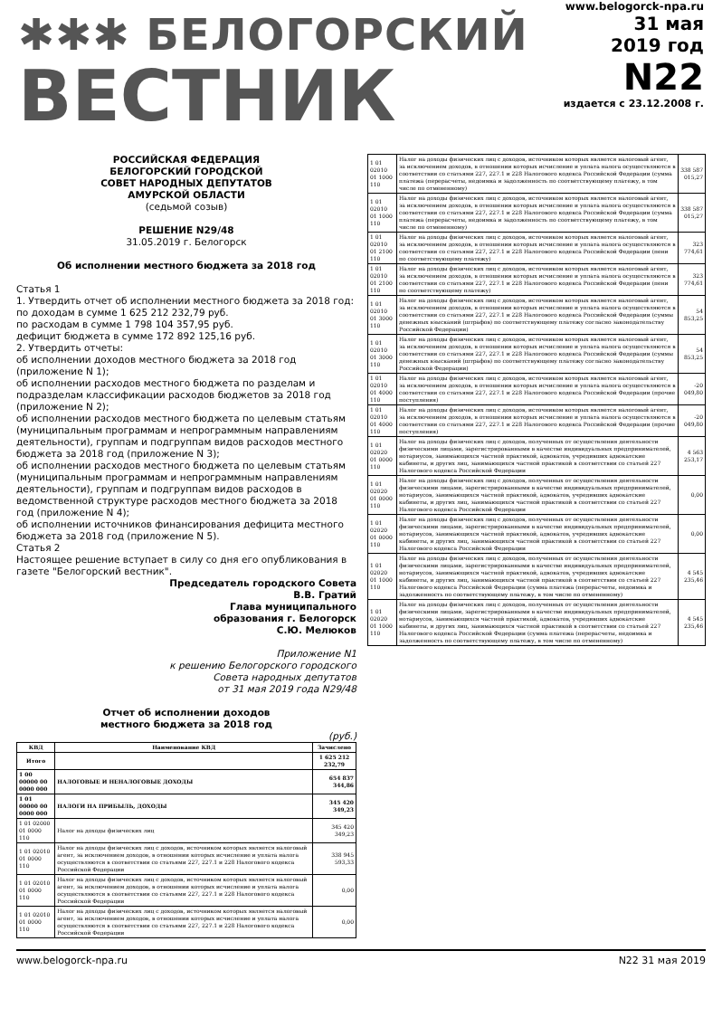✱✱✱ БЕЛОГОРСКИЙ
ВЕСТНИК
www.belogorck-npa.ru
31 мая
2019 год
N22
издается с 23.12.2008 г.
РОССИЙСКАЯ ФЕДЕРАЦИЯ
БЕЛОГОРСКИЙ ГОРОДСКОЙ
СОВЕТ НАРОДНЫХ ДЕПУТАТОВ
АМУРСКОЙ ОБЛАСТИ
(седьмой созыв)
РЕШЕНИЕ N29/48
31.05.2019 г. Белогорск
Об исполнении местного бюджета за 2018 год
Статья 1
1. Утвердить отчет об исполнении местного бюджета за 2018 год:
по доходам в сумме 1 625 212 232,79 руб.
по расходам в сумме 1 798 104 357,95 руб.
дефицит бюджета в сумме 172 892 125,16 руб.
2. Утвердить отчеты:
об исполнении доходов местного бюджета за 2018 год (приложение N 1);
об исполнении расходов местного бюджета по разделам и подразделам классификации расходов бюджетов за 2018 год (приложение N 2);
об исполнении расходов местного бюджета по целевым статьям (муниципальным программам и непрограммным направлениям деятельности), группам и подгруппам видов расходов местного бюджета за 2018 год (приложение N 3);
об исполнении расходов местного бюджета по целевым статьям (муниципальным программам и непрограммным направлениям деятельности), группам и подгруппам видов расходов в ведомственной структуре расходов местного бюджета за 2018 год (приложение N 4);
об исполнении источников финансирования дефицита местного бюджета за 2018 год (приложение N 5).
Статья 2
Настоящее решение вступает в силу со дня его опубликования в газете "Белогорский вестник".
Председатель городского Совета
В.В. Гратий
Глава муниципального
образования г. Белогорск
С.Ю. Мелюков
Приложение N1
к решению Белогорского городского
Совета народных депутатов
от 31 мая 2019 года N29/48
Отчет об исполнении доходов
местного бюджета за 2018 год
(руб.)
| КВД | Наименование КВД | Зачислено |
| --- | --- | --- |
| Итого | | 1 625 212 232,79 |
| 1 00 00000 00 0000 000 | НАЛОГОВЫЕ И НЕНАЛОГОВЫЕ ДОХОДЫ | 654 837 344,86 |
| 1 01 00000 00 0000 000 | НАЛОГИ НА ПРИБЫЛЬ, ДОХОДЫ | 345 420 349,23 |
| 1 01 02000 01 0000 110 | Налог на доходы физических лиц | 345 420 349,23 |
| 1 01 02010 01 0000 110 | Налог на доходы физических лиц с доходов, источником которых является налоговый агент, за исключением доходов, в отношении которых исчисление и уплата налога осуществляются в соответствии со статьями 227, 227.1 и 228 Налогового кодекса Российской Федерации | 338 945 593,33 |
| 1 01 02010 01 0000 110 | Налог на доходы физических лиц с доходов, источником которых является налоговый агент, за исключением доходов, в отношении которых исчисление и уплата налога осуществляются в соответствии со статьями 227, 227.1 и 228 Налогового кодекса Российской Федерации | 0,00 |
| 1 01 02010 01 0000 110 | Налог на доходы физических лиц с доходов, источником которых является налоговый агент, за исключением доходов, в отношении которых исчисление и уплата налога осуществляются в соответствии со статьями 227, 227.1 и 228 Налогового кодекса Российской Федерации | 0,00 |
| 1 01 02010 01 1000 110 | Налог на доходы физических лиц с доходов, источником которых является налоговый агент, за исключением доходов, в отношении которых исчисление и уплата налога осуществляются в соответствии со статьями 227, 227.1 и 228 Налогового кодекса Российской Федерации (сумма платежа (перерасчеты, недоимка и задолженность по соответствующему платежу, в том числе по отмененному) | 338 587 015,27 |
| 1 01 02010 01 1000 110 | Налог на доходы физических лиц с доходов, источником которых является налоговый агент, за исключением доходов, в отношении которых исчисление и уплата налога осуществляются в соответствии со статьями 227, 227.1 и 228 Налогового кодекса Российской Федерации (сумма платежа (перерасчеты, недоимка и задолженность по соответствующему платежу, в том числе по отмененному) | 338 587 015,27 |
| 1 01 02010 01 2100 110 | Налог на доходы физических лиц с доходов, источником которых является налоговый агент, за исключением доходов, в отношении которых исчисление и уплата налога осуществляются в соответствии со статьями 227, 227.1 и 228 Налогового кодекса Российской Федерации (пени по соответствующему платежу) | 323 774,61 |
| 1 01 02010 01 2100 110 | Налог на доходы физических лиц с доходов, источником которых является налоговый агент, за исключением доходов, в отношении которых исчисление и уплата налога осуществляются в соответствии со статьями 227, 227.1 и 228 Налогового кодекса Российской Федерации (пени по соответствующему платежу) | 323 774,61 |
| 1 01 02010 01 3000 110 | Налог на доходы физических лиц с доходов, источником которых является налоговый агент, за исключением доходов, в отношении которых исчисление и уплата налога осуществляются в соответствии со статьями 227, 227.1 и 228 Налогового кодекса Российской Федерации (суммы денежных взысканий (штрафов) по соответствующему платежу согласно законодательству Российской Федерации) | 54 853,25 |
| 1 01 02010 01 3000 110 | Налог на доходы физических лиц с доходов, источником которых является налоговый агент, за исключением доходов, в отношении которых исчисление и уплата налога осуществляются в соответствии со статьями 227, 227.1 и 228 Налогового кодекса Российской Федерации (суммы денежных взысканий (штрафов) по соответствующему платежу согласно законодательству Российской Федерации) | 54 853,25 |
| 1 01 02010 01 4000 110 | Налог на доходы физических лиц с доходов, источником которых является налоговый агент, за исключением доходов, в отношении которых исчисление и уплата налога осуществляются в соответствии со статьями 227, 227.1 и 228 Налогового кодекса Российской Федерации (прочие поступления) | -20 049,80 |
| 1 01 02010 01 4000 110 | Налог на доходы физических лиц с доходов, источником которых является налоговый агент, за исключением доходов, в отношении которых исчисление и уплата налога осуществляются в соответствии со статьями 227, 227.1 и 228 Налогового кодекса Российской Федерации (прочие поступления) | -20 049,80 |
| 1 01 02020 01 0000 110 | Налог на доходы физических лиц с доходов, полученных от осуществления деятельности физическими лицами, зарегистрированными в качестве индивидуальных предпринимателей, нотариусов, занимающихся частной практикой, адвокатов, учредивших адвокатские кабинеты, и других лиц, занимающихся частной практикой в соответствии со статьей 227 Налогового кодекса Российской Федерации | 4 563 253,17 |
| 1 01 02020 01 0000 110 | Налог на доходы физических лиц с доходов, полученных от осуществления деятельности физическими лицами, зарегистрированными в качестве индивидуальных предпринимателей, нотариусов, занимающихся частной практикой, адвокатов, учредивших адвокатские кабинеты, и других лиц, занимающихся частной практикой в соответствии со статьей 227 Налогового кодекса Российской Федерации | 0,00 |
| 1 01 02020 01 0000 110 | Налог на доходы физических лиц с доходов, полученных от осуществления деятельности физическими лицами, зарегистрированными в качестве индивидуальных предпринимателей, нотариусов, занимающихся частной практикой, адвокатов, учредивших адвокатские кабинеты, и других лиц, занимающихся частной практикой в соответствии со статьей 227 Налогового кодекса Российской Федерации | 0,00 |
| 1 01 02020 01 1000 110 | Налог на доходы физических лиц с доходов, полученных от осуществления деятельности физическими лицами, зарегистрированными в качестве индивидуальных предпринимателей, нотариусов, занимающихся частной практикой, адвокатов, учредивших адвокатские кабинеты, и других лиц, занимающихся частной практикой в соответствии со статьей 227 Налогового кодекса Российской Федерации (сумма платежа (перерасчеты, недоимка и задолженность по соответствующему платежу, в том числе по отмененному) | 4 545 235,46 |
| 1 01 02020 01 1000 110 | Налог на доходы физических лиц с доходов, полученных от осуществления деятельности физическими лицами, зарегистрированными в качестве индивидуальных предпринимателей, нотариусов, занимающихся частной практикой, адвокатов, учредивших адвокатские кабинеты, и других лиц, занимающихся частной практикой в соответствии со статьей 227 Налогового кодекса Российской Федерации (сумма платежа (перерасчеты, недоимка и задолженность по соответствующему платежу, в том числе по отмененному) | 4 545 235,46 |
www.belogorck-npa.ru N22 31 мая 2019